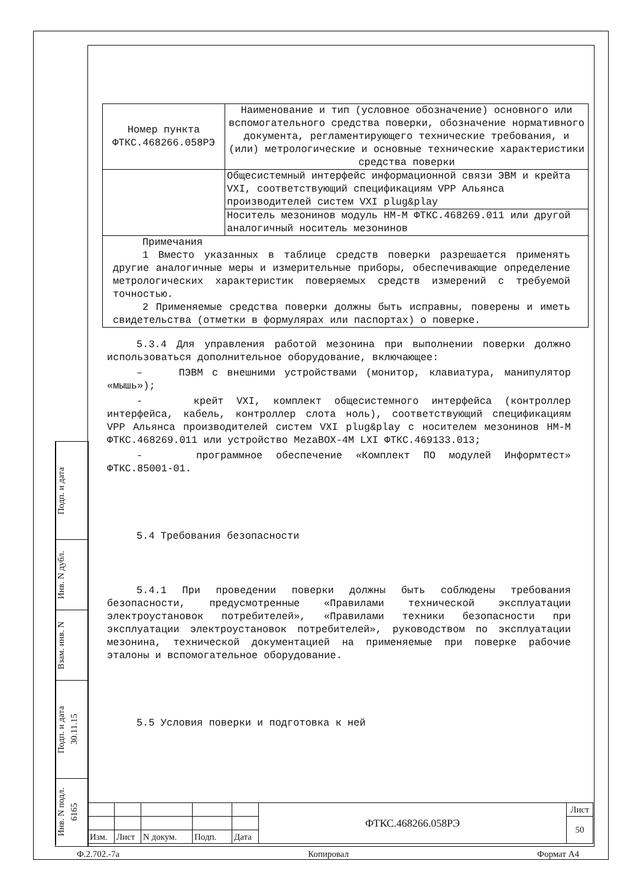| Номер пункта ФТКС.468266.058РЭ | Наименование и тип (условное обозначение) основного или вспомогательного средства поверки, обозначение нормативного документа, регламентирующего технические требования, и (или) метрологические и основные технические характеристики средства поверки |
| | Общесистемный интерфейс информационной связи ЭВМ и крейта VXI, соответствующий спецификациям VPP Альянса производителей систем VXI plug&play |
| | Носитель мезонинов модуль НМ-М ФТКС.468269.011 или другой аналогичный носитель мезонинов |
| Примечания 1 Вместо указанных в таблице средств поверки разрешается применять другие аналогичные меры и измерительные приборы, обеспечивающие определение метрологических характеристик поверяемых средств измерений с требуемой точностью. 2 Применяемые средства поверки должны быть исправны, поверены и иметь свидетельства (отметки в формулярах или паспортах) о поверке. | |
5.3.4 Для управления работой мезонина при выполнении поверки должно использоваться дополнительное оборудование, включающее:
– ПЭВМ с внешними устройствами (монитор, клавиатура, манипулятор «мышь»);
- крейт VXI, комплект общесистемного интерфейса (контроллер интерфейса, кабель, контроллер слота ноль), соответствующий спецификациям VPP Альянса производителей систем VXI plug&play с носителем мезонинов НМ-М ФТКС.468269.011 или устройство MezaBOX-4M LXI ФТКС.469133.013;
- программное обеспечение «Комплект ПО модулей Информтест» ФТКС.85001-01.
5.4 Требования безопасности
5.4.1 При проведении поверки должны быть соблюдены требования безопасности, предусмотренные «Правилами технической эксплуатации электроустановок потребителей», «Правилами техники безопасности при эксплуатации электроустановок потребителей», руководством по эксплуатации мезонина, технической документацией на применяемые при поверке рабочие эталоны и вспомогательное оборудование.
5.5 Условия поверки и подготовка к ней
Подп. и дата
Инв. N дубл.
Взам. инв. N
Подп. и дата 30.11.15
Инв. N подл. 6165
| | | | | | ФТКС.468266.058РЭ | Лист |
| | | | | | | 50 |
| Изм. | Лист | N докум. | Подп. | Дата | | |
Ф.2.702.-7а Копировал Формат А4